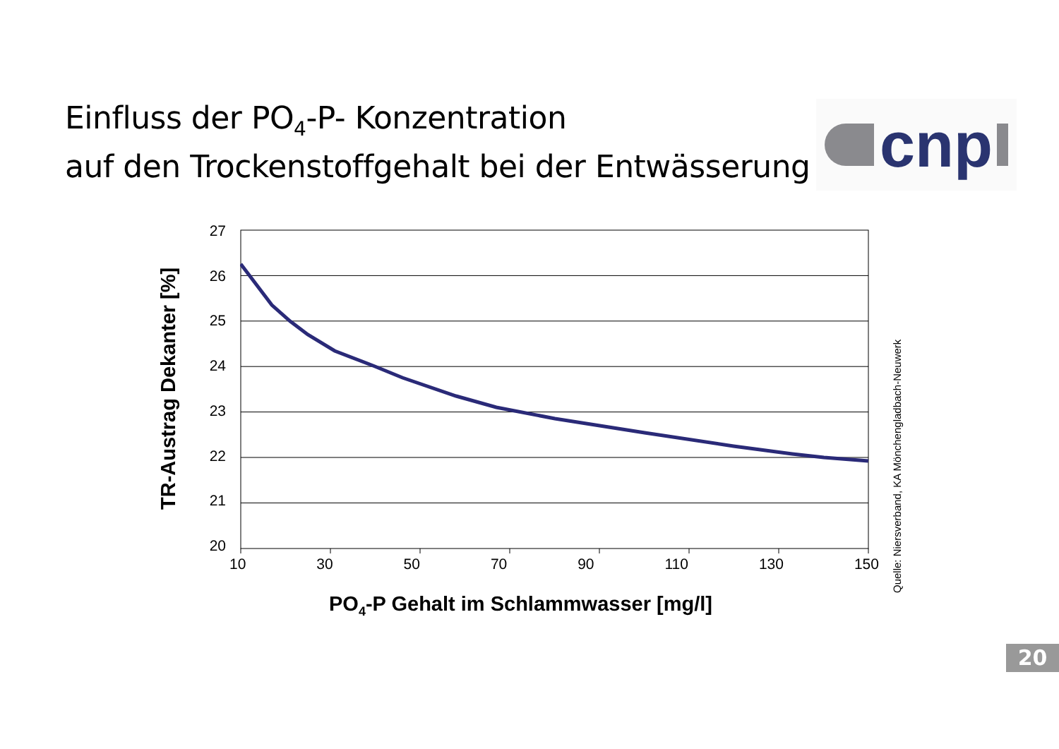Einfluss der PO<sub>4</sub>-P- Konzentration
auf den Trockenstoffgehalt bei der Entwässerung
cnp
TR-Austrag Dekanter [%]
27
26
25
24
23
22
21
20
Quelle: Niersverband, KA Mönchengladbach-Neuwerk
10 30 50 70 90 110 130 150
PO<sub>4</sub>-P Gehalt im Schlammwasser [mg/l]
20